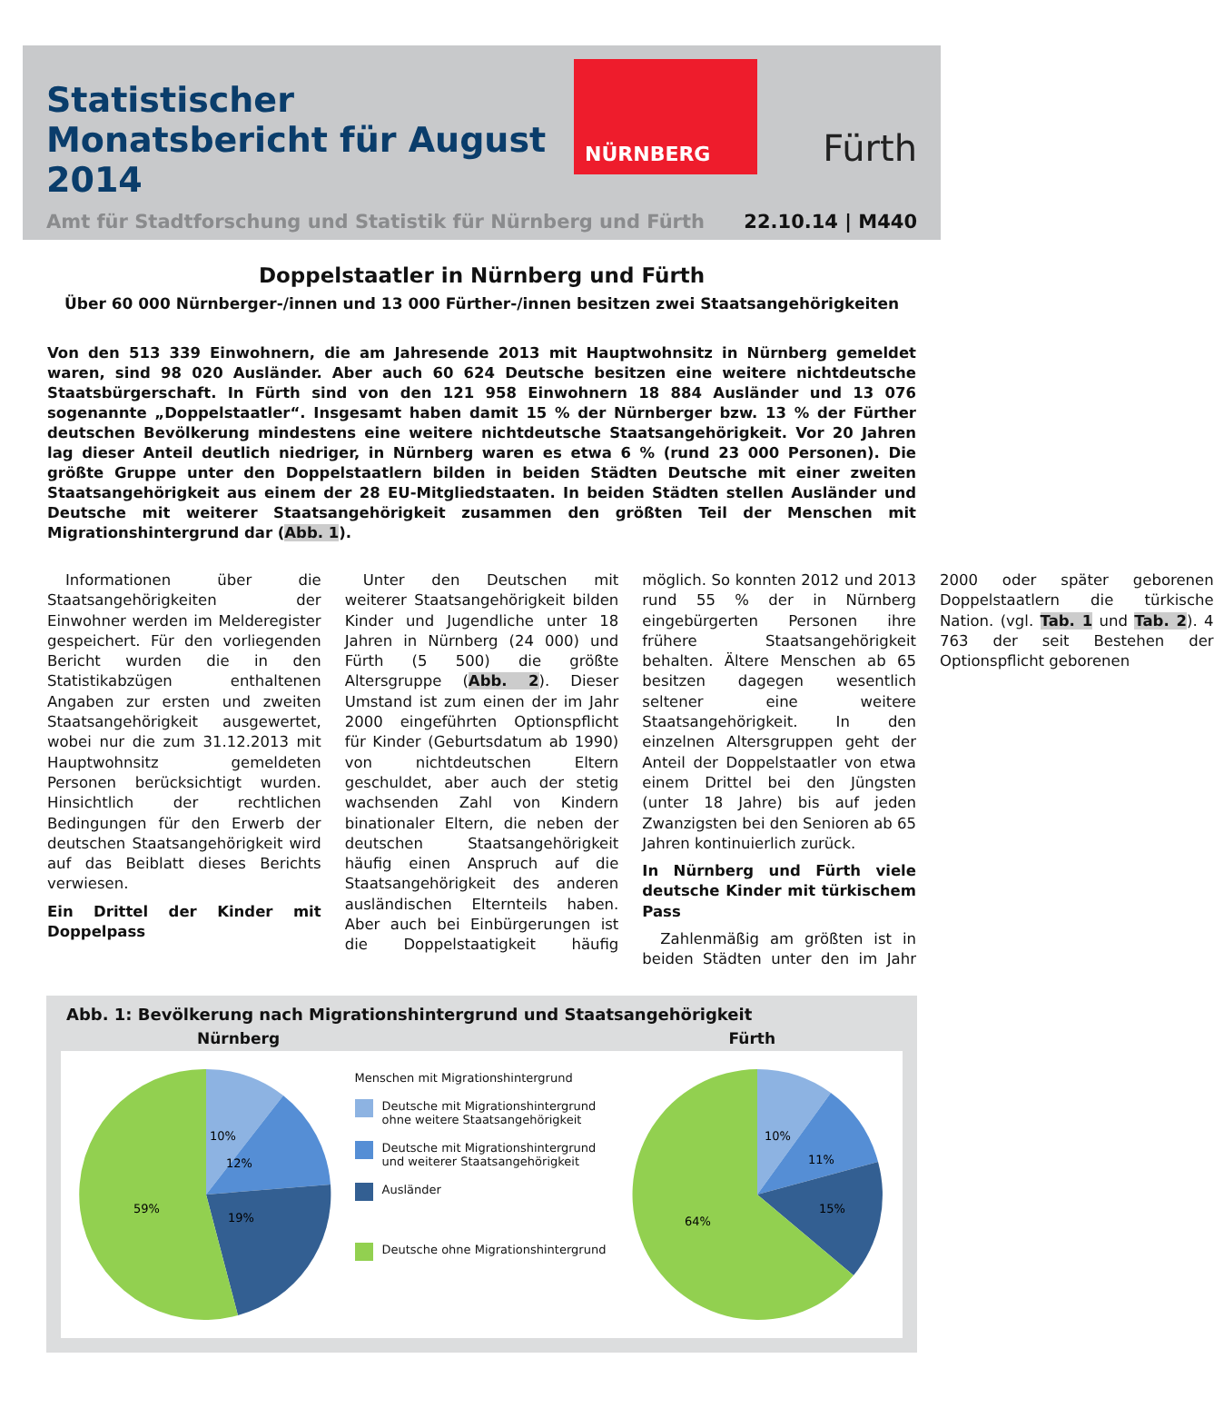Statistischer Monatsbericht für August 2014
NÜRNBERG
Fürth
Amt für Stadtforschung und Statistik für Nürnberg und Fürth 22.10.14 | M440
Doppelstaatler in Nürnberg und Fürth
Über 60 000 Nürnberger-/innen und 13 000 Fürther-/innen besitzen zwei Staatsangehörigkeiten
Von den 513 339 Einwohnern, die am Jahresende 2013 mit Hauptwohnsitz in Nürnberg gemeldet waren, sind 98 020 Ausländer. Aber auch 60 624 Deutsche besitzen eine weitere nichtdeutsche Staatsbürgerschaft. In Fürth sind von den 121 958 Einwohnern 18 884 Ausländer und 13 076 sogenannte „Doppelstaatler“. Insgesamt haben damit 15 % der Nürnberger bzw. 13 % der Fürther deutschen Bevölkerung mindestens eine weitere nichtdeutsche Staatsangehörigkeit. Vor 20 Jahren lag dieser Anteil deutlich niedriger, in Nürnberg waren es etwa 6 % (rund 23 000 Personen). Die größte Gruppe unter den Doppelstaatlern bilden in beiden Städten Deutsche mit einer zweiten Staatsangehörigkeit aus einem der 28 EU-Mitgliedstaaten. In beiden Städten stellen Ausländer und Deutsche mit weiterer Staatsangehörigkeit zusammen den größten Teil der Menschen mit Migrationshintergrund dar (Abb. 1).
Informationen über die Staatsangehörigkeiten der Einwohner werden im Melderegister gespeichert. Für den vorliegenden Bericht wurden die in den Statistikabzügen enthaltenen Angaben zur ersten und zweiten Staatsangehörigkeit ausgewertet, wobei nur die zum 31.12.2013 mit Hauptwohnsitz gemeldeten Personen berücksichtigt wurden. Hinsichtlich der rechtlichen Bedingungen für den Erwerb der deutschen Staatsangehörigkeit wird auf das Beiblatt dieses Berichts verwiesen.
Ein Drittel der Kinder mit Doppelpass
Unter den Deutschen mit weiterer Staatsangehörigkeit bilden Kinder und Jugendliche unter 18 Jahren in Nürnberg (24 000) und Fürth (5 500) die größte Altersgruppe (Abb. 2). Dieser Umstand ist zum einen der im Jahr 2000 eingeführten Optionspflicht für Kinder (Geburtsdatum ab 1990) von nichtdeutschen Eltern geschuldet, aber auch der stetig wachsenden Zahl von Kindern binationaler Eltern, die neben der deutschen Staatsangehörigkeit häufig einen Anspruch auf die Staatsangehörigkeit des anderen ausländischen Elternteils haben. Aber auch bei Einbürgerungen ist die Doppelstaatigkeit häufig möglich. So konnten 2012 und 2013 rund 55 % der in Nürnberg eingebürgerten Personen ihre frühere Staatsangehörigkeit behalten. Ältere Menschen ab 65 besitzen dagegen wesentlich seltener eine weitere Staatsangehörigkeit. In den einzelnen Altersgruppen geht der Anteil der Doppelstaatler von etwa einem Drittel bei den Jüngsten (unter 18 Jahre) bis auf jeden Zwanzigsten bei den Senioren ab 65 Jahren kontinuierlich zurück.
In Nürnberg und Fürth viele deutsche Kinder mit türkischem Pass
Zahlenmäßig am größten ist in beiden Städten unter den im Jahr 2000 oder später geborenen Doppelstaatlern die türkische Nation. (vgl. Tab. 1 und Tab. 2). 4 763 der seit Bestehen der Optionspflicht geborenen
Abb. 1: Bevölkerung nach Migrationshintergrund und Staatsangehörigkeit
Nürnberg Fürth
10%
12%
19%
59%
Menschen mit Migrationshintergrund
Deutsche mit Migrationshintergrund ohne weitere Staatsangehörigkeit
Deutsche mit Migrationshintergrund und weiterer Staatsangehörigkeit
Ausländer
Deutsche ohne Migrationshintergrund
10%
11%
15%
64%